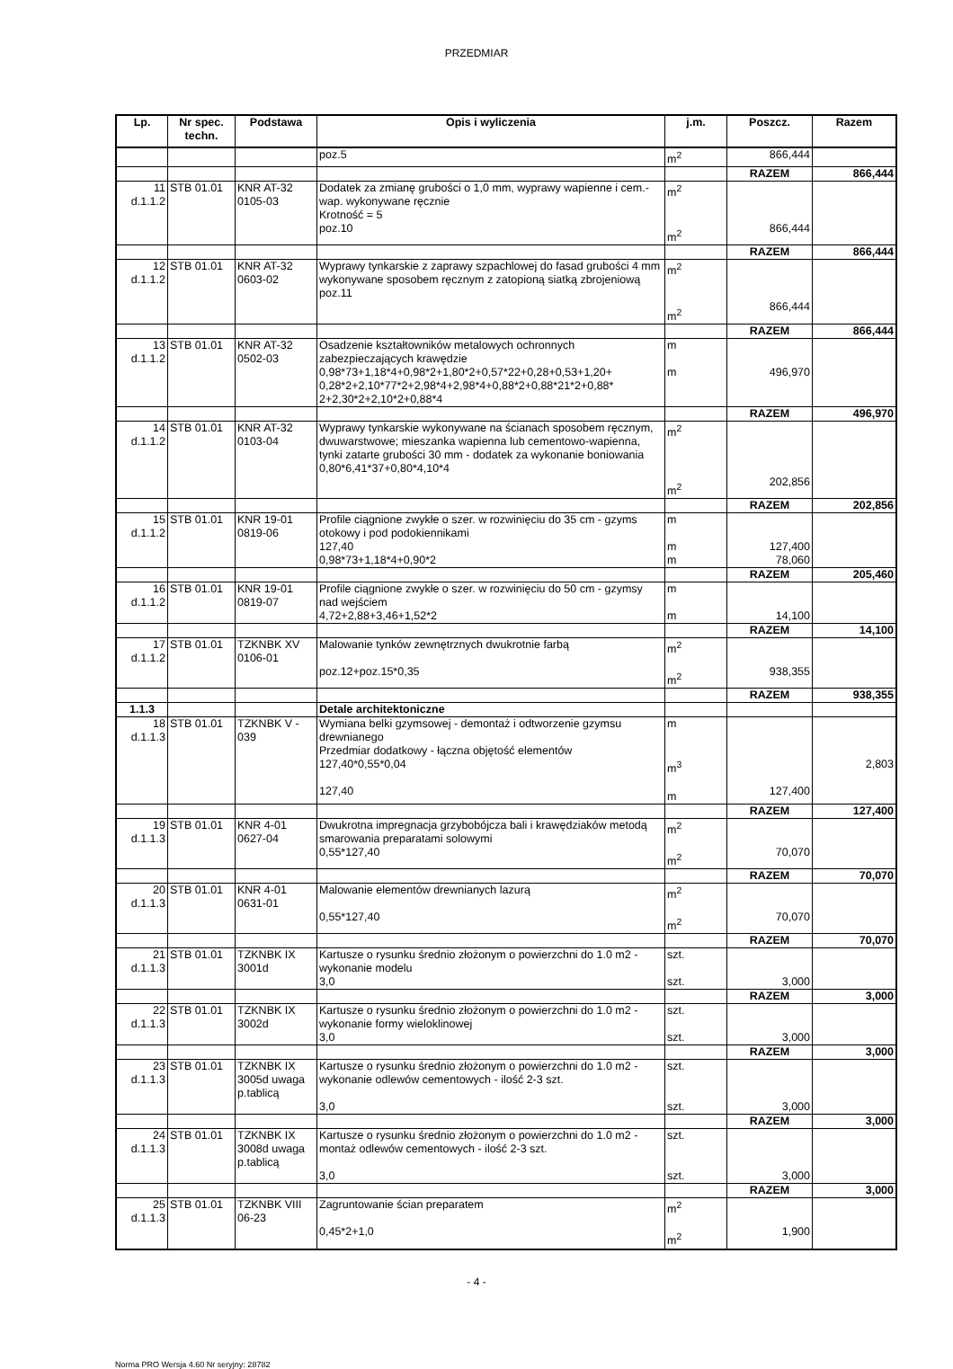PRZEDMIAR
| Lp. | Nr spec. techn. | Podstawa | Opis i wyliczenia | j.m. | Poszcz. | Razem |
| --- | --- | --- | --- | --- | --- | --- |
| | | | poz.5 | m<sup>2</sup> | 866,444 | |
| | | | | | RAZEM | 866,444 |
| 11 d.1.1.2 | STB 01.01 | KNR AT-32 0105-03 | Dodatek za zmianę grubości o 1,0 mm, wyprawy wapienne i cem.-wap. wykonywane ręcznie Krotność = 5 poz.10 | m<sup>2</sup> m<sup>2</sup> | 866,444 | |
| | | | | | RAZEM | 866,444 |
| 12 d.1.1.2 | STB 01.01 | KNR AT-32 0603-02 | Wyprawy tynkarskie z zaprawy szpachlowej do fasad grubości 4 mm wykonywane sposobem ręcznym z zatopioną siatką zbrojeniową poz.11 | m<sup>2</sup> m<sup>2</sup> | 866,444 | |
| | | | | | RAZEM | 866,444 |
| 13 d.1.1.2 | STB 01.01 | KNR AT-32 0502-03 | Osadzenie kształtowników metalowych ochronnych zabezpieczających krawędzie 0,98*73+1,18*4+0,98*2+1,80*2+0,57*22+0,28+0,53+1,20+ 0,28*2+2,10*77*2+2,98*4+2,98*4+0,88*2+0,88*21*2+0,88* 2+2,30*2+2,10*2+0,88*4 | m m | 496,970 | |
| | | | | | RAZEM | 496,970 |
| 14 d.1.1.2 | STB 01.01 | KNR AT-32 0103-04 | Wyprawy tynkarskie wykonywane na ścianach sposobem ręcznym, dwuwarstwowe; mieszanka wapienna lub cementowo-wapienna, tynki zatarte grubości 30 mm - dodatek za wykonanie boniowania 0,80*6,41*37+0,80*4,10*4 | m<sup>2</sup> m<sup>2</sup> | 202,856 | |
| | | | | | RAZEM | 202,856 |
| 15 d.1.1.2 | STB 01.01 | KNR 19-01 0819-06 | Profile ciągnione zwykłe o szer. w rozwinięciu do 35 cm - gzyms otokowy i pod podokiennikami 127,40 0,98*73+1,18*4+0,90*2 | m m m | 127,400 78,060 | |
| | | | | | RAZEM | 205,460 |
| 16 d.1.1.2 | STB 01.01 | KNR 19-01 0819-07 | Profile ciągnione zwykłe o szer. w rozwinięciu do 50 cm - gzymsy nad wejściem 4,72+2,88+3,46+1,52*2 | m m | 14,100 | |
| | | | | | RAZEM | 14,100 |
| 17 d.1.1.2 | STB 01.01 | TZKNBK XV 0106-01 | Malowanie tynków zewnętrznych dwukrotnie farbą poz.12+poz.15*0,35 | m<sup>2</sup> m<sup>2</sup> | 938,355 | |
| | | | | | RAZEM | 938,355 |
| 1.1.3 | | | Detale architektoniczne | | | |
| 18 d.1.1.3 | STB 01.01 | TZKNBK V - 039 | Wymiana belki gzymsowej - demontaż i odtworzenie gzymsu drewnianego Przedmiar dodatkowy - łączna objętość elementów 127,40*0,55*0,04 127,40 | m m<sup>3</sup> m | 127,400 | 2,803 |
| | | | | | RAZEM | 127,400 |
| 19 d.1.1.3 | STB 01.01 | KNR 4-01 0627-04 | Dwukrotna impregnacja grzybobójcza bali i krawędziaków metodą smarowania preparatami solowymi 0,55*127,40 | m<sup>2</sup> m<sup>2</sup> | 70,070 | |
| | | | | | RAZEM | 70,070 |
| 20 d.1.1.3 | STB 01.01 | KNR 4-01 0631-01 | Malowanie elementów drewnianych lazurą 0,55*127,40 | m<sup>2</sup> m<sup>2</sup> | 70,070 | |
| | | | | | RAZEM | 70,070 |
| 21 d.1.1.3 | STB 01.01 | TZKNBK IX 3001d | Kartusze o rysunku średnio złożonym o powierzchni do 1.0 m2 - wykonanie modelu 3,0 | szt. szt. | 3,000 | |
| | | | | | RAZEM | 3,000 |
| 22 d.1.1.3 | STB 01.01 | TZKNBK IX 3002d | Kartusze o rysunku średnio złożonym o powierzchni do 1.0 m2 - wykonanie formy wieloklinowej 3,0 | szt. szt. | 3,000 | |
| | | | | | RAZEM | 3,000 |
| 23 d.1.1.3 | STB 01.01 | TZKNBK IX 3005d uwaga p.tablicą | Kartusze o rysunku średnio złożonym o powierzchni do 1.0 m2 - wykonanie odlewów cementowych - ilość 2-3 szt. 3,0 | szt. szt. | 3,000 | |
| | | | | | RAZEM | 3,000 |
| 24 d.1.1.3 | STB 01.01 | TZKNBK IX 3008d uwaga p.tablicą | Kartusze o rysunku średnio złożonym o powierzchni do 1.0 m2 - montaż odlewów cementowych - ilość 2-3 szt. 3,0 | szt. szt. | 3,000 | |
| | | | | | RAZEM | 3,000 |
| 25 d.1.1.3 | STB 01.01 | TZKNBK VIII 06-23 | Zagruntowanie ścian preparatem 0,45*2+1,0 | m<sup>2</sup> m<sup>2</sup> | 1,900 | |
- 4 -
Norma PRO Wersja 4.60 Nr seryjny: 28782